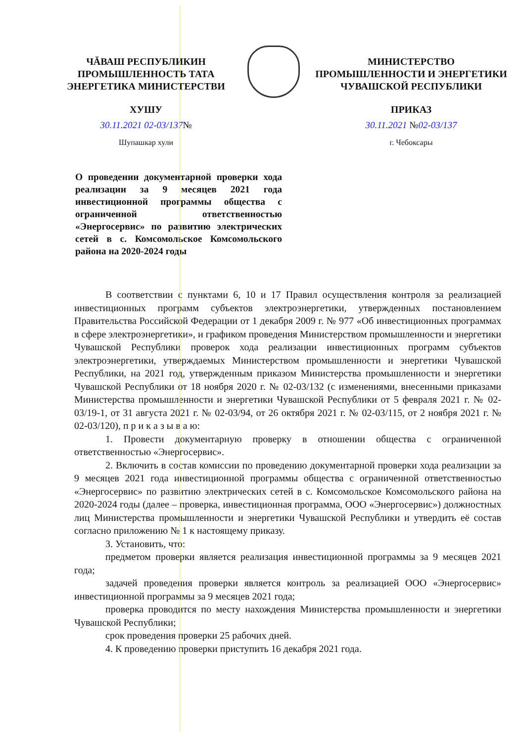ЧĂВАШ РЕСПУБЛИКИН
ПРОМЫШЛЕННОСТЬ ТАТА
ЭНЕРГЕТИКА МИНИСТЕРСТВИ
ХУШУ
30.11.2021 02-03/137№
Шупашкар хули
МИНИСТЕРСТВО
ПРОМЫШЛЕННОСТИ И ЭНЕРГЕТИКИ
ЧУВАШСКОЙ РЕСПУБЛИКИ
ПРИКАЗ
30.11.2021 №02-03/137
г. Чебоксары
О проведении документарной проверки хода реализации за 9 месяцев 2021 года инвестиционной программы общества с ограниченной ответственностью «Энергосервис» по развитию электрических сетей в с. Комсомольское Комсомольского района на 2020-2024 годы
В соответствии с пунктами 6, 10 и 17 Правил осуществления контроля за реализацией инвестиционных программ субъектов электроэнергетики, утвержденных постановлением Правительства Российской Федерации от 1 декабря 2009 г. № 977 «Об инвестиционных программах в сфере электроэнергетики», и графиком проведения Министерством промышленности и энергетики Чувашской Республики проверок хода реализации инвестиционных программ субъектов электроэнергетики, утверждаемых Министерством промышленности и энергетики Чувашской Республики, на 2021 год, утвержденным приказом Министерства промышленности и энергетики Чувашской Республики от 18 ноября 2020 г. № 02-03/132 (с изменениями, внесенными приказами Министерства промышленности и энергетики Чувашской Республики от 5 февраля 2021 г. № 02-03/19-1, от 31 августа 2021 г. № 02-03/94, от 26 октября 2021 г. № 02-03/115, от 2 ноября 2021 г. № 02-03/120), п р и к а з ы в а ю:
1. Провести документарную проверку в отношении общества с ограниченной ответственностью «Энергосервис».
2. Включить в состав комиссии по проведению документарной проверки хода реализации за 9 месяцев 2021 года инвестиционной программы общества с ограниченной ответственностью «Энергосервис» по развитию электрических сетей в с. Комсомольское Комсомольского района на 2020-2024 годы (далее – проверка, инвестиционная программа, ООО «Энергосервис») должностных лиц Министерства промышленности и энергетики Чувашской Республики и утвердить её состав согласно приложению № 1 к настоящему приказу.
3. Установить, что:
предметом проверки является реализация инвестиционной программы за 9 месяцев 2021 года;
задачей проведения проверки является контроль за реализацией ООО «Энергосервис» инвестиционной программы за 9 месяцев 2021 года;
проверка проводится по месту нахождения Министерства промышленности и энергетики Чувашской Республики;
срок проведения проверки 25 рабочих дней.
4. К проведению проверки приступить 16 декабря 2021 года.